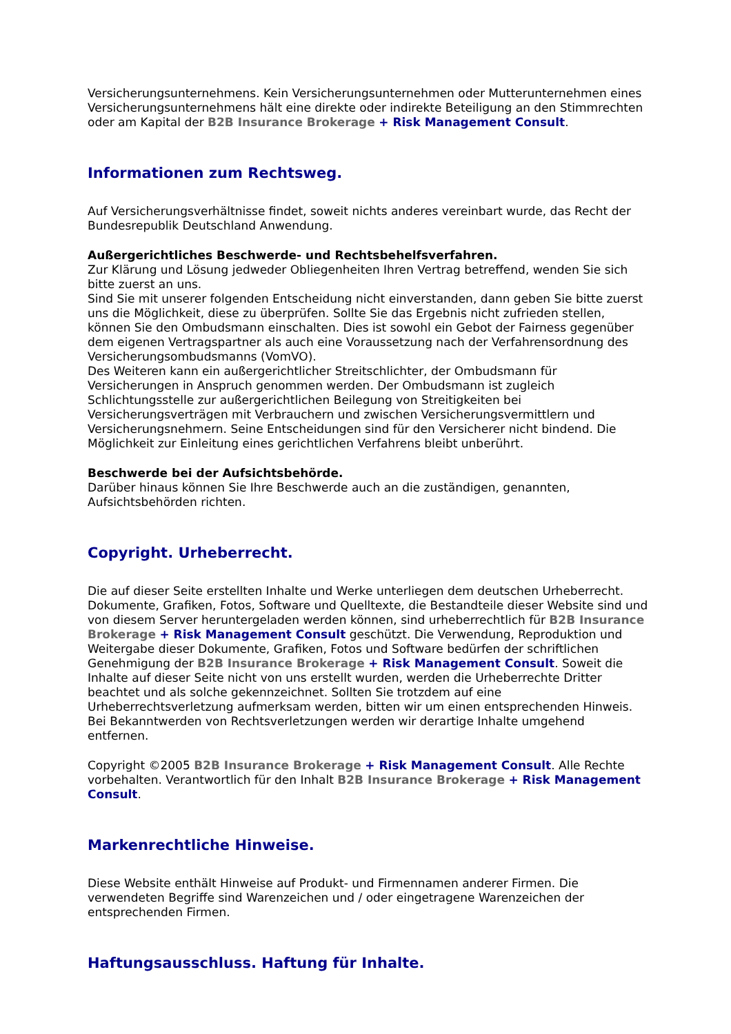Versicherungsunternehmens. Kein Versicherungsunternehmen oder Mutterunternehmen eines Versicherungsunternehmens hält eine direkte oder indirekte Beteiligung an den Stimmrechten oder am Kapital der B2B Insurance Brokerage + Risk Management Consult.
Informationen zum Rechtsweg.
Auf Versicherungsverhältnisse findet, soweit nichts anderes vereinbart wurde, das Recht der Bundesrepublik Deutschland Anwendung.
Außergerichtliches Beschwerde- und Rechtsbehelfsverfahren.
Zur Klärung und Lösung jedweder Obliegenheiten Ihren Vertrag betreffend, wenden Sie sich bitte zuerst an uns.
Sind Sie mit unserer folgenden Entscheidung nicht einverstanden, dann geben Sie bitte zuerst uns die Möglichkeit, diese zu überprüfen. Sollte Sie das Ergebnis nicht zufrieden stellen, können Sie den Ombudsmann einschalten. Dies ist sowohl ein Gebot der Fairness gegenüber dem eigenen Vertragspartner als auch eine Voraussetzung nach der Verfahrensordnung des Versicherungsombudsmanns (VomVO).
Des Weiteren kann ein außergerichtlicher Streitschlichter, der Ombudsmann für Versicherungen in Anspruch genommen werden. Der Ombudsmann ist zugleich Schlichtungsstelle zur außergerichtlichen Beilegung von Streitigkeiten bei Versicherungsverträgen mit Verbrauchern und zwischen Versicherungsvermittlern und Versicherungsnehmern. Seine Entscheidungen sind für den Versicherer nicht bindend. Die Möglichkeit zur Einleitung eines gerichtlichen Verfahrens bleibt unberührt.
Beschwerde bei der Aufsichtsbehörde.
Darüber hinaus können Sie Ihre Beschwerde auch an die zuständigen, genannten, Aufsichtsbehörden richten.
Copyright. Urheberrecht.
Die auf dieser Seite erstellten Inhalte und Werke unterliegen dem deutschen Urheberrecht. Dokumente, Grafiken, Fotos, Software und Quelltexte, die Bestandteile dieser Website sind und von diesem Server heruntergeladen werden können, sind urheberrechtlich für B2B Insurance Brokerage + Risk Management Consult geschützt. Die Verwendung, Reproduktion und Weitergabe dieser Dokumente, Grafiken, Fotos und Software bedürfen der schriftlichen Genehmigung der B2B Insurance Brokerage + Risk Management Consult. Soweit die Inhalte auf dieser Seite nicht von uns erstellt wurden, werden die Urheberrechte Dritter beachtet und als solche gekennzeichnet. Sollten Sie trotzdem auf eine Urheberrechtsverletzung aufmerksam werden, bitten wir um einen entsprechenden Hinweis. Bei Bekanntwerden von Rechtsverletzungen werden wir derartige Inhalte umgehend entfernen.
Copyright ©2005 B2B Insurance Brokerage + Risk Management Consult. Alle Rechte vorbehalten. Verantwortlich für den Inhalt B2B Insurance Brokerage + Risk Management Consult.
Markenrechtliche Hinweise.
Diese Website enthält Hinweise auf Produkt- und Firmennamen anderer Firmen. Die verwendeten Begriffe sind Warenzeichen und / oder eingetragene Warenzeichen der entsprechenden Firmen.
Haftungsausschluss. Haftung für Inhalte.